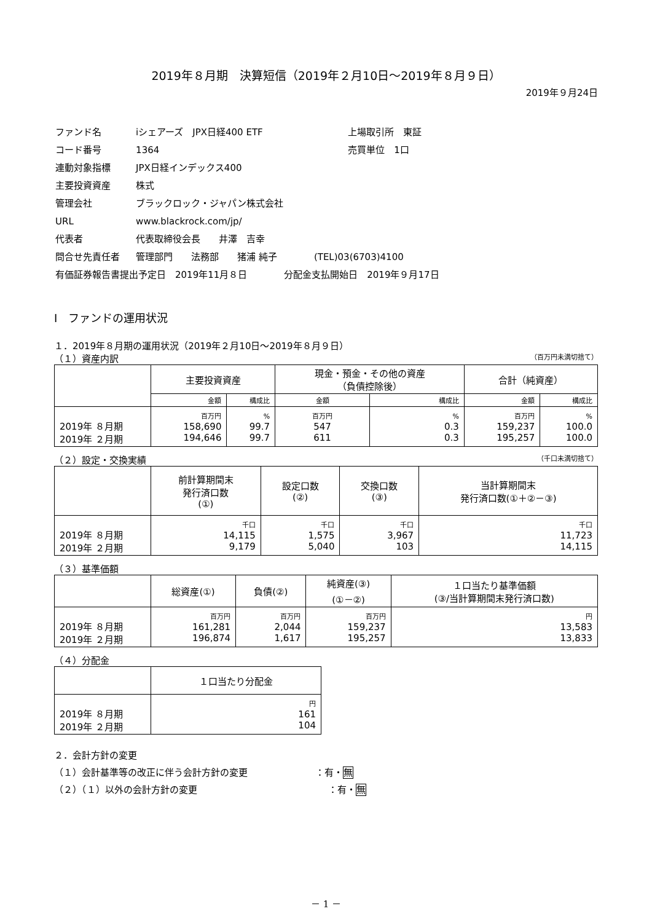2019年８月期　決算短信（2019年２月10日～2019年８月９日）
2019年９月24日
| ファンド名 | iシェアーズ JPX日経400 ETF | 上場取引所 東証 |
| コード番号 | 1364 | 売買単位 1口 |
| 連動対象指標 | JPX日経インデックス400 | |
| 主要投資資産 | 株式 | |
| 管理会社 | ブラックロック・ジャパン株式会社 | |
| URL | www.blackrock.com/jp/ | |
| 代表者 | 代表取締役会長 井澤 吉幸 | |
| 問合せ先責任者 | 管理部門 法務部 猪浦 純子 (TEL)03(6703)4100 | |
| 有価証券報告書提出予定日 2019年11月８日 分配金支払開始日 2019年９月17日 | | |
Ⅰ　ファンドの運用状況
１．2019年８月期の運用状況（2019年２月10日～2019年８月９日）
（１）資産内訳 （百万円未満切捨て）
| | 主要投資資産 | | 現金・預金・その他の資産 （負債控除後） | | 合計（純資産） | |
| | 金額 | 構成比 | 金額 | 構成比 | 金額 | 構成比 |
| 2019年 ８月期 2019年 ２月期 | 百万円 158,690 194,646 | % 99.7 99.7 | 百万円 547 611 | % 0.3 0.3 | 百万円 159,237 195,257 | % 100.0 100.0 |
（２）設定・交換実績 （千口未満切捨て）
| | 前計算期間末 発行済口数 (①) | 設定口数 (②) | 交換口数 (③) | 当計算期間末 発行済口数(①＋②－③) |
| 2019年 ８月期 2019年 ２月期 | 千口 14,115 9,179 | 千口 1,575 5,040 | 千口 3,967 103 | 千口 11,723 14,115 |
（３）基準価額
| | 総資産(①) | 負債(②) | 純資産(③) (①－②) | １口当たり基準価額 (③/当計算期間末発行済口数) |
| 2019年 ８月期 2019年 ２月期 | 百万円 161,281 196,874 | 百万円 2,044 1,617 | 百万円 159,237 195,257 | 円 13,583 13,833 |
（４）分配金
| | １口当たり分配金 |
| 2019年 ８月期 2019年 ２月期 | 円 161 104 |
２．会計方針の変更
（１）会計基準等の改正に伴う会計方針の変更 ：有・無
（２）（１）以外の会計方針の変更 ：有・無
－ 1 －